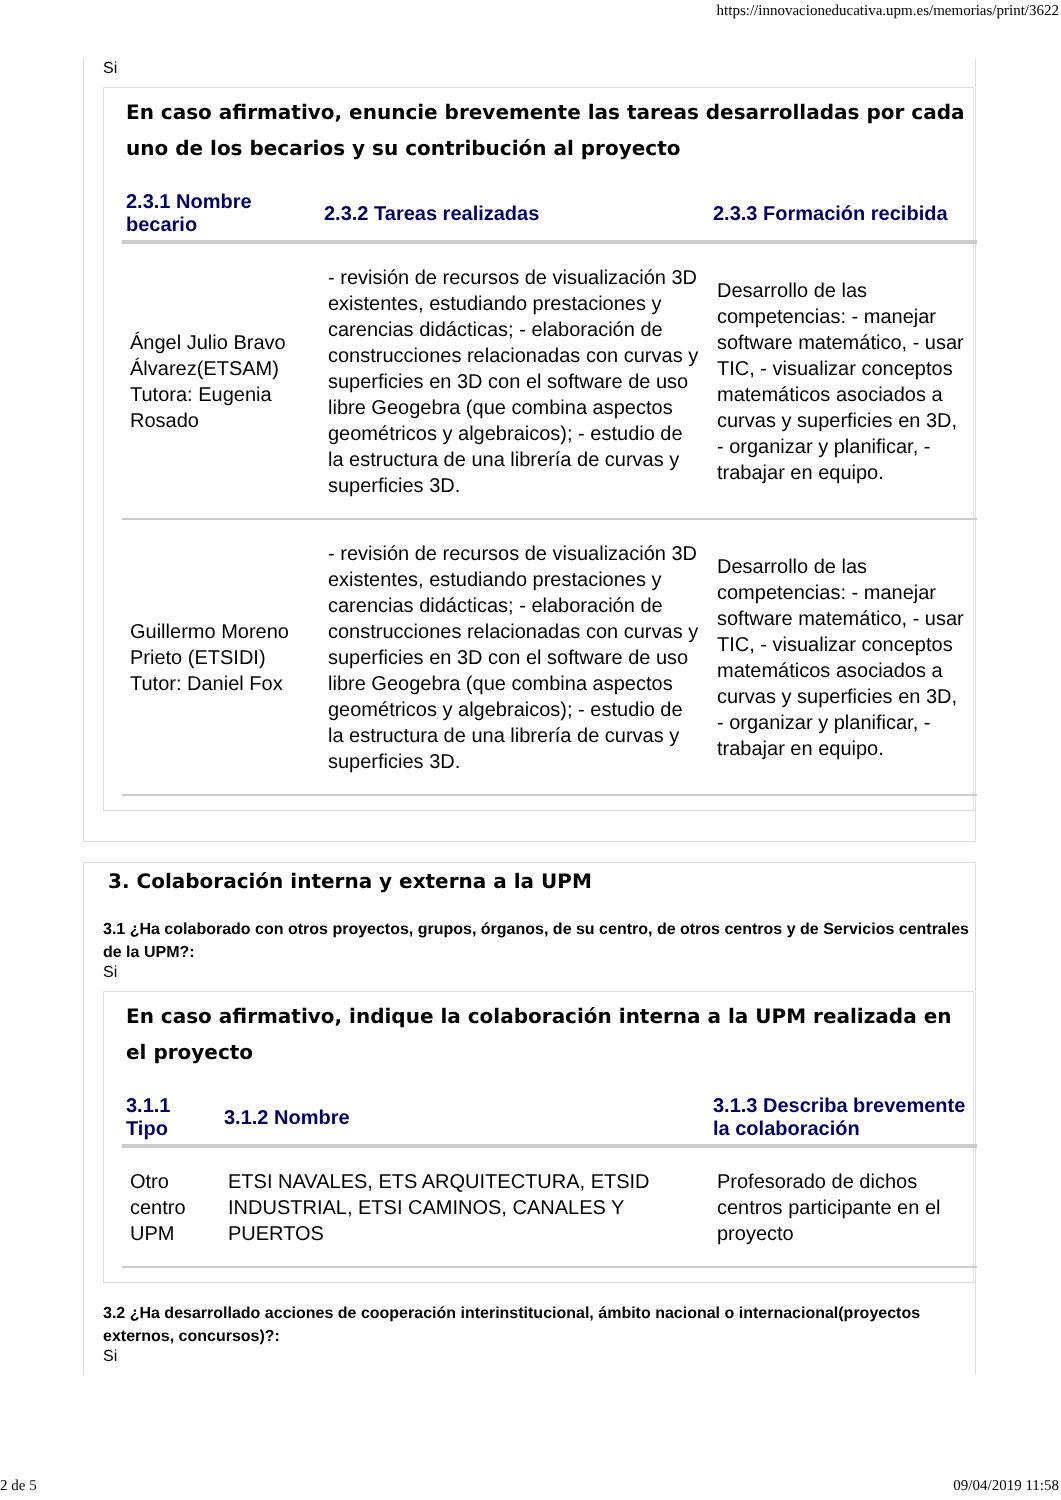https://innovacioneducativa.upm.es/memorias/print/3622
Si
En caso afirmativo, enuncie brevemente las tareas desarrolladas por cada uno de los becarios y su contribución al proyecto
| 2.3.1 Nombre becario | 2.3.2 Tareas realizadas | 2.3.3 Formación recibida |
| --- | --- | --- |
| Ángel Julio Bravo Álvarez(ETSAM) Tutora: Eugenia Rosado | - revisión de recursos de visualización 3D existentes, estudiando prestaciones y carencias didácticas; - elaboración de construcciones relacionadas con curvas y superficies en 3D con el software de uso libre Geogebra (que combina aspectos geométricos y algebraicos); - estudio de la estructura de una librería de curvas y superficies 3D. | Desarrollo de las competencias: - manejar software matemático, - usar TIC, - visualizar conceptos matemáticos asociados a curvas y superficies en 3D, - organizar y planificar, - trabajar en equipo. |
| Guillermo Moreno Prieto (ETSIDI) Tutor: Daniel Fox | - revisión de recursos de visualización 3D existentes, estudiando prestaciones y carencias didácticas; - elaboración de construcciones relacionadas con curvas y superficies en 3D con el software de uso libre Geogebra (que combina aspectos geométricos y algebraicos); - estudio de la estructura de una librería de curvas y superficies 3D. | Desarrollo de las competencias: - manejar software matemático, - usar TIC, - visualizar conceptos matemáticos asociados a curvas y superficies en 3D, - organizar y planificar, - trabajar en equipo. |
3. Colaboración interna y externa a la UPM
3.1 ¿Ha colaborado con otros proyectos, grupos, órganos, de su centro, de otros centros y de Servicios centrales de la UPM?:
Si
En caso afirmativo, indique la colaboración interna a la UPM realizada en el proyecto
| 3.1.1 Tipo | 3.1.2 Nombre | 3.1.3 Describa brevemente la colaboración |
| --- | --- | --- |
| Otro centro UPM | ETSI NAVALES, ETS ARQUITECTURA, ETSID INDUSTRIAL, ETSI CAMINOS, CANALES Y PUERTOS | Profesorado de dichos centros participante en el proyecto |
3.2 ¿Ha desarrollado acciones de cooperación interinstitucional, ámbito nacional o internacional(proyectos externos, concursos)?:
Si
2 de 5 09/04/2019 11:58